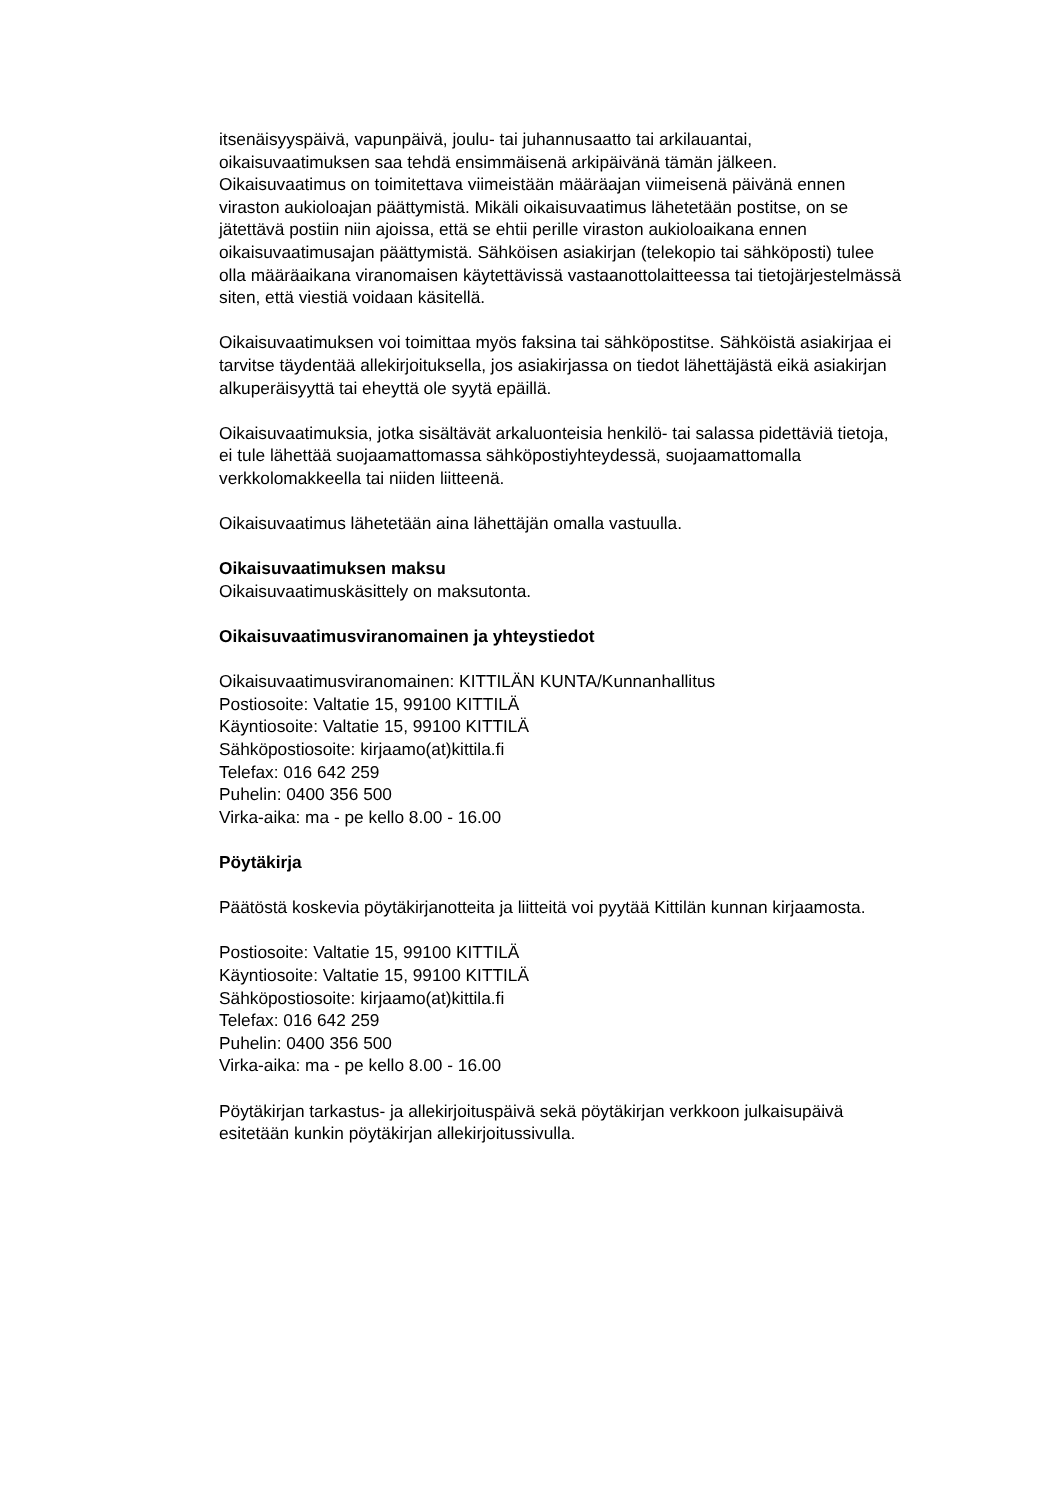itsenäisyyspäivä, vapunpäivä, joulu- tai juhannusaatto tai arkilauantai,
oikaisuvaatimuksen saa tehdä ensimmäisenä arkipäivänä tämän jälkeen.
Oikaisuvaatimus on toimitettava viimeistään määräajan viimeisenä päivänä ennen
viraston aukioloajan päättymistä. Mikäli oikaisuvaatimus lähetetään postitse, on se
jätettävä postiin niin ajoissa, että se ehtii perille viraston aukioloaikana ennen
oikaisuvaatimusajan päättymistä. Sähköisen asiakirjan (telekopio tai sähköposti) tulee
olla määräaikana viranomaisen käytettävissä vastaanottolaitteessa tai tietojärjestelmässä
siten, että viestiä voidaan käsitellä.
Oikaisuvaatimuksen voi toimittaa myös faksina tai sähköpostitse. Sähköistä asiakirjaa ei
tarvitse täydentää allekirjoituksella, jos asiakirjassa on tiedot lähettäjästä eikä asiakirjan
alkuperäisyyttä tai eheyttä ole syytä epäillä.
Oikaisuvaatimuksia, jotka sisältävät arkaluonteisia henkilö- tai salassa pidettäviä tietoja,
ei tule lähettää suojaamattomassa sähköpostiyhteydessä, suojaamattomalla
verkkolomakkeella tai niiden liitteenä.
Oikaisuvaatimus lähetetään aina lähettäjän omalla vastuulla.
Oikaisuvaatimuksen maksu
Oikaisuvaatimuskäsittely on maksutonta.
Oikaisuvaatimusviranomainen ja yhteystiedot
Oikaisuvaatimusviranomainen: KITTILÄN KUNTA/Kunnanhallitus
Postiosoite: Valtatie 15, 99100 KITTILÄ
Käyntiosoite: Valtatie 15, 99100 KITTILÄ
Sähköpostiosoite: kirjaamo(at)kittila.fi
Telefax: 016 642 259
Puhelin: 0400 356 500
Virka-aika: ma - pe kello 8.00 - 16.00
Pöytäkirja
Päätöstä koskevia pöytäkirjanotteita ja liitteitä voi pyytää Kittilän kunnan kirjaamosta.
Postiosoite: Valtatie 15, 99100 KITTILÄ
Käyntiosoite: Valtatie 15, 99100 KITTILÄ
Sähköpostiosoite: kirjaamo(at)kittila.fi
Telefax: 016 642 259
Puhelin: 0400 356 500
Virka-aika: ma - pe kello 8.00 - 16.00
Pöytäkirjan tarkastus- ja allekirjoituspäivä sekä pöytäkirjan verkkoon julkaisupäivä
esitetään kunkin pöytäkirjan allekirjoitussivulla.